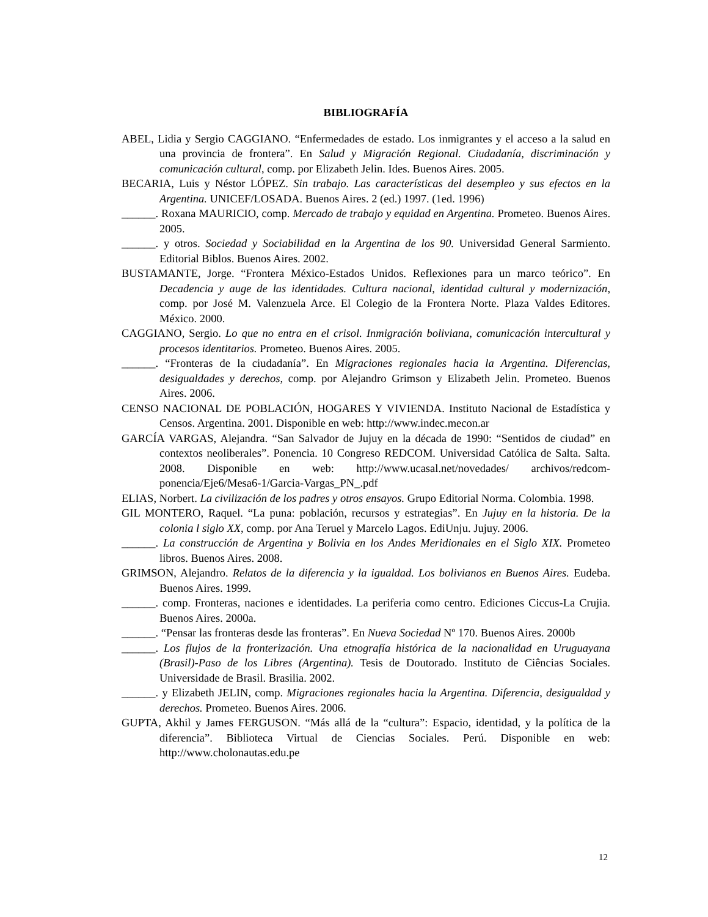BIBLIOGRAFÍA
ABEL, Lidia y Sergio CAGGIANO. “Enfermedades de estado. Los inmigrantes y el acceso a la salud en una provincia de frontera”. En Salud y Migración Regional. Ciudadanía, discriminación y comunicación cultural, comp. por Elizabeth Jelin. Ides. Buenos Aires. 2005.
BECARIA, Luis y Néstor LÓPEZ. Sin trabajo. Las características del desempleo y sus efectos en la Argentina. UNICEF/LOSADA. Buenos Aires. 2 (ed.) 1997. (1ed. 1996)
______. Roxana MAURICIO, comp. Mercado de trabajo y equidad en Argentina. Prometeo. Buenos Aires. 2005.
______. y otros. Sociedad y Sociabilidad en la Argentina de los 90. Universidad General Sarmiento. Editorial Biblos. Buenos Aires. 2002.
BUSTAMANTE, Jorge. “Frontera México-Estados Unidos. Reflexiones para un marco teórico”. En Decadencia y auge de las identidades. Cultura nacional, identidad cultural y modernización, comp. por José M. Valenzuela Arce. El Colegio de la Frontera Norte. Plaza Valdes Editores. México. 2000.
CAGGIANO, Sergio. Lo que no entra en el crisol. Inmigración boliviana, comunicación intercultural y procesos identitarios. Prometeo. Buenos Aires. 2005.
______. “Fronteras de la ciudadanía”. En Migraciones regionales hacia la Argentina. Diferencias, desigualdades y derechos, comp. por Alejandro Grimson y Elizabeth Jelin. Prometeo. Buenos Aires. 2006.
CENSO NACIONAL DE POBLACIÓN, HOGARES Y VIVIENDA. Instituto Nacional de Estadística y Censos. Argentina. 2001. Disponible en web: http://www.indec.mecon.ar
GARCÍA VARGAS, Alejandra. “San Salvador de Jujuy en la década de 1990: “Sentidos de ciudad” en contextos neoliberales”. Ponencia. 10 Congreso REDCOM. Universidad Católica de Salta. Salta. 2008. Disponible en web: http://www.ucasal.net/novedades/ archivos/redcom-ponencia/Eje6/Mesa6-1/Garcia-Vargas_PN_.pdf
ELIAS, Norbert. La civilización de los padres y otros ensayos. Grupo Editorial Norma. Colombia. 1998.
GIL MONTERO, Raquel. “La puna: población, recursos y estrategias”. En Jujuy en la historia. De la colonia l siglo XX, comp. por Ana Teruel y Marcelo Lagos. EdiUnju. Jujuy. 2006.
______. La construcción de Argentina y Bolivia en los Andes Meridionales en el Siglo XIX. Prometeo libros. Buenos Aires. 2008.
GRIMSON, Alejandro. Relatos de la diferencia y la igualdad. Los bolivianos en Buenos Aires. Eudeba. Buenos Aires. 1999.
______. comp. Fronteras, naciones e identidades. La periferia como centro. Ediciones Ciccus-La Crujia. Buenos Aires. 2000a.
______. “Pensar las fronteras desde las fronteras”. En Nueva Sociedad Nº 170. Buenos Aires. 2000b
______. Los flujos de la fronterización. Una etnografía histórica de la nacionalidad en Uruguayana (Brasil)-Paso de los Libres (Argentina). Tesis de Doutorado. Instituto de Ciências Sociales. Universidade de Brasil. Brasilia. 2002.
______. y Elizabeth JELIN, comp. Migraciones regionales hacia la Argentina. Diferencia, desigualdad y derechos. Prometeo. Buenos Aires. 2006.
GUPTA, Akhil y James FERGUSON. “Más allá de la “cultura”: Espacio, identidad, y la política de la diferencia”. Biblioteca Virtual de Ciencias Sociales. Perú. Disponible en web: http://www.cholonautas.edu.pe
12